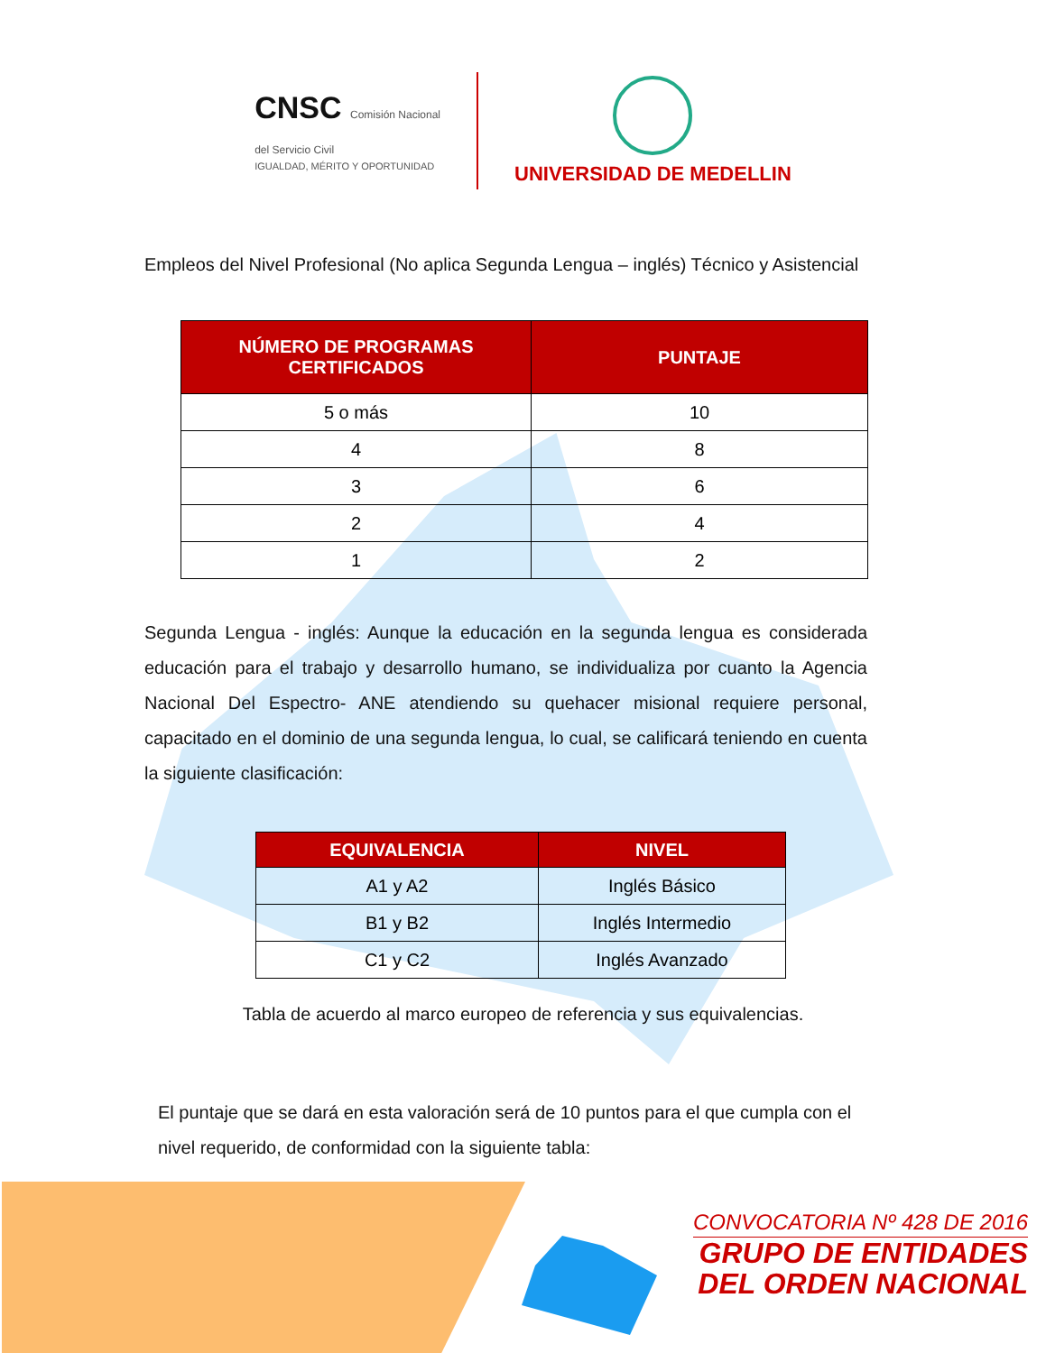CNSC Comisión Nacional
del Servicio Civil
IGUALDAD, MÉRITO Y OPORTUNIDAD
UNIVERSIDAD DE MEDELLIN
Empleos del Nivel Profesional (No aplica Segunda Lengua – inglés) Técnico y Asistencial
| NÚMERO DE PROGRAMAS CERTIFICADOS | PUNTAJE |
| --- | --- |
| 5 o más | 10 |
| 4 | 8 |
| 3 | 6 |
| 2 | 4 |
| 1 | 2 |
Segunda Lengua - inglés: Aunque la educación en la segunda lengua es considerada educación para el trabajo y desarrollo humano, se individualiza por cuanto la Agencia Nacional Del Espectro- ANE atendiendo su quehacer misional requiere personal, capacitado en el dominio de una segunda lengua, lo cual, se calificará teniendo en cuenta la siguiente clasificación:
| EQUIVALENCIA | NIVEL |
| --- | --- |
| A1 y A2 | Inglés Básico |
| B1 y B2 | Inglés Intermedio |
| C1 y C2 | Inglés Avanzado |
Tabla de acuerdo al marco europeo de referencia y sus equivalencias.
El puntaje que se dará en esta valoración será de 10 puntos para el que cumpla con el nivel requerido, de conformidad con la siguiente tabla:
CONVOCATORIA Nº 428 DE 2016
GRUPO DE ENTIDADES
DEL ORDEN NACIONAL